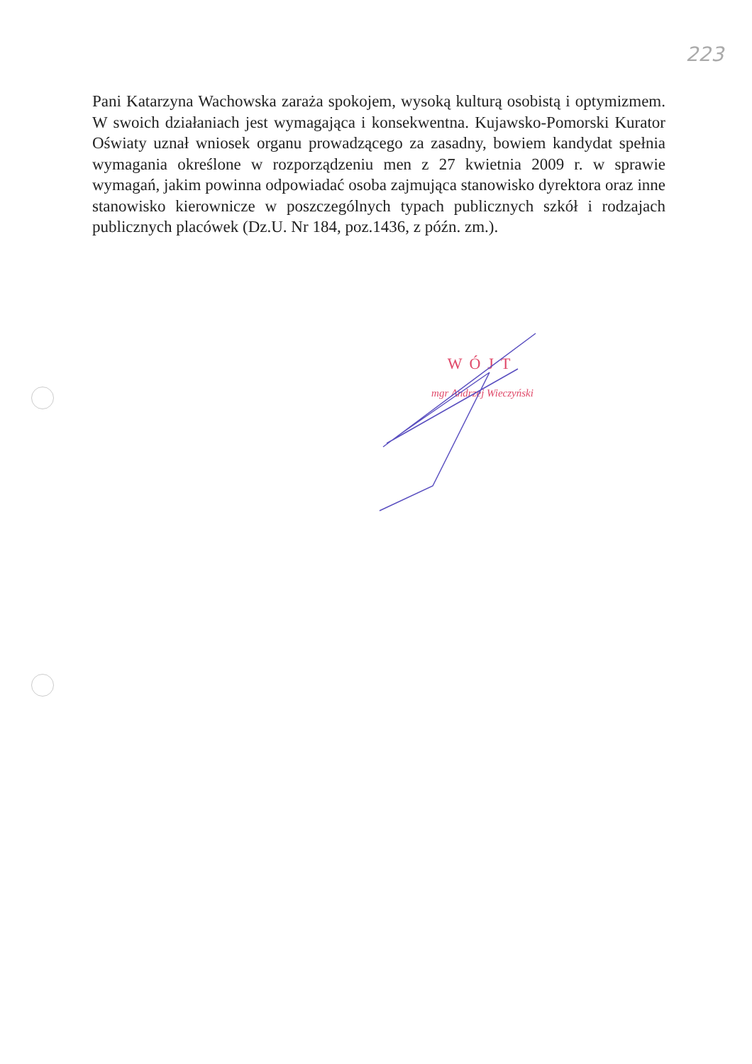223
Pani Katarzyna Wachowska zaraża spokojem, wysoką kulturą osobistą i optymizmem. W swoich działaniach jest wymagająca i konsekwentna. Kujawsko-Pomorski Kurator Oświaty uznał wniosek organu prowadzącego za zasadny, bowiem kandydat spełnia wymagania określone w rozporządzeniu men z 27 kwietnia 2009 r. w sprawie wymagań, jakim powinna odpowiadać osoba zajmująca stanowisko dyrektora oraz inne stanowisko kierownicze w poszczególnych typach publicznych szkół i rodzajach publicznych placówek (Dz.U. Nr 184, poz.1436, z późn. zm.).
WÓJT
mgr Andrzej Wieczyński